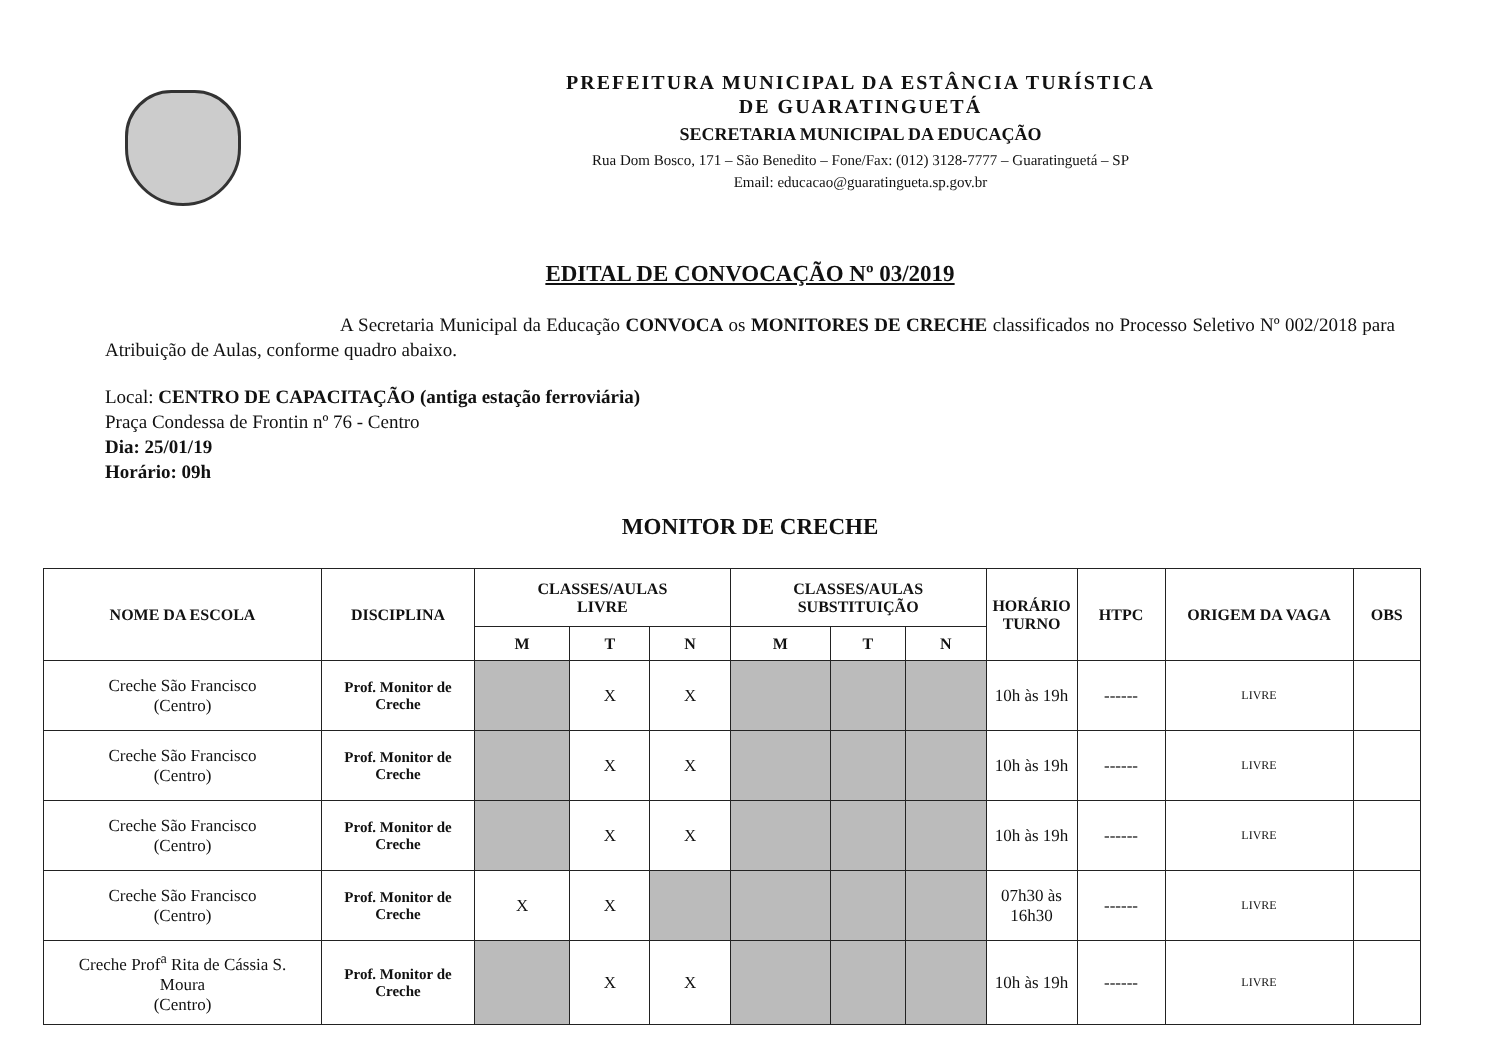PREFEITURA MUNICIPAL DA ESTÂNCIA TURÍSTICA
DE GUARATINGUETÁ
SECRETARIA MUNICIPAL DA EDUCAÇÃO
Rua Dom Bosco, 171 – São Benedito – Fone/Fax: (012) 3128-7777 – Guaratinguetá – SP
Email: educacao@guaratingueta.sp.gov.br
EDITAL DE CONVOCAÇÃO Nº 03/2019
A Secretaria Municipal da Educação CONVOCA os MONITORES DE CRECHE classificados no Processo Seletivo Nº 002/2018 para Atribuição de Aulas, conforme quadro abaixo.
Local: CENTRO DE CAPACITAÇÃO (antiga estação ferroviária)
Praça Condessa de Frontin nº 76 - Centro
Dia: 25/01/19
Horário: 09h
MONITOR DE CRECHE
| NOME DA ESCOLA | DISCIPLINA | CLASSES/AULAS LIVRE | | | CLASSES/AULAS SUBSTITUIÇÃO | | | HORÁRIO TURNO | HTPC | ORIGEM DA VAGA | OBS |
| --- | --- | --- | --- | --- | --- | --- | --- | --- | --- | --- | --- |
| | | M | T | N | M | T | N | | | | |
| Creche São Francisco (Centro) | Prof. Monitor de Creche | | X | X | | | | 10h às 19h | ------ | LIVRE | |
| Creche São Francisco (Centro) | Prof. Monitor de Creche | | X | X | | | | 10h às 19h | ------ | LIVRE | |
| Creche São Francisco (Centro) | Prof. Monitor de Creche | | X | X | | | | 10h às 19h | ------ | LIVRE | |
| Creche São Francisco (Centro) | Prof. Monitor de Creche | X | X | | | | | 07h30 às 16h30 | ------ | LIVRE | |
| Creche Prof<sup>a</sup> Rita de Cássia S. Moura (Centro) | Prof. Monitor de Creche | | X | X | | | | 10h às 19h | ------ | LIVRE | |